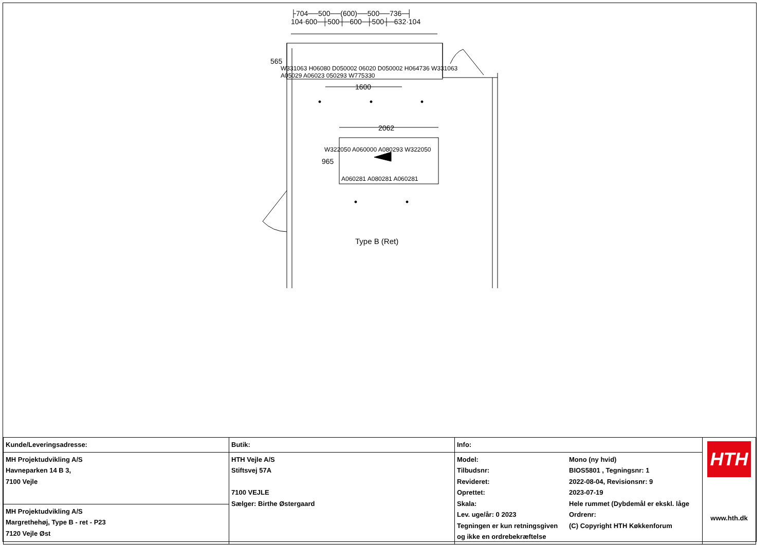├704──500──(600)──500──736─┤
104·600─┼500┼─600─┼500┼─632·104
565
W331063 H06080 D050002 06020 D050002 H064736 W331063
A05029 A06023 050293 W775330
1600
2062
W322050 A060000 A080293 W322050
965
A060281 A080281 A060281
Type B (Ret)
| Kunde/Leveringsadresse: | Butik: | Info: | | HTH www.hth.dk |
| MH Projektudvikling A/S Havneparken 14 B 3, 7100 Vejle | HTH Vejle A/S Stiftsvej 57A 7100 VEJLE Sælger: Birthe Østergaard | Model: Tilbudsnr: Revideret: Oprettet: Skala: Lev. uge/år: 0 2023 Tegningen er kun retningsgiven og ikke en ordrebekræftelse | Mono (ny hvid) BIOS5801 , Tegningsnr: 1 2022-08-04, Revisionsnr: 9 2023-07-19 Hele rummet (Dybdemål er ekskl. låge Ordrenr: (C) Copyright HTH Køkkenforum | |
| MH Projektudvikling A/S Margrethehøj, Type B - ret - P23 7120 Vejle Øst | | | | |